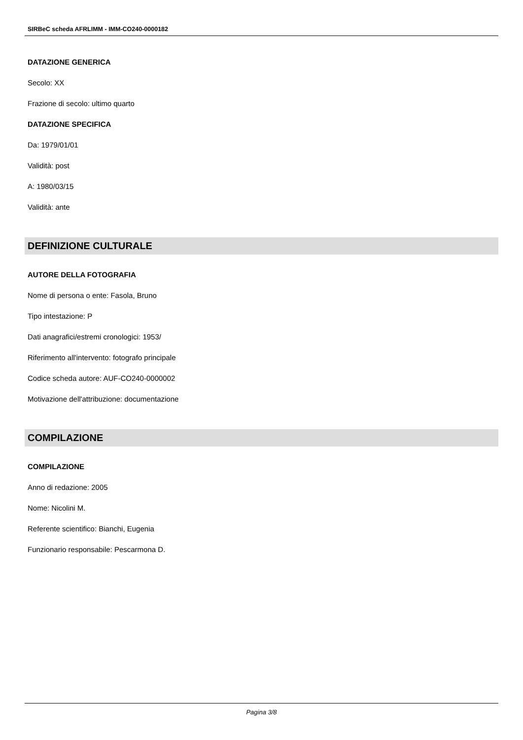SIRBeC scheda AFRLIMM - IMM-CO240-0000182
DATAZIONE GENERICA
Secolo: XX
Frazione di secolo: ultimo quarto
DATAZIONE SPECIFICA
Da: 1979/01/01
Validità: post
A: 1980/03/15
Validità: ante
DEFINIZIONE CULTURALE
AUTORE DELLA FOTOGRAFIA
Nome di persona o ente: Fasola, Bruno
Tipo intestazione: P
Dati anagrafici/estremi cronologici: 1953/
Riferimento all'intervento: fotografo principale
Codice scheda autore: AUF-CO240-0000002
Motivazione dell'attribuzione: documentazione
COMPILAZIONE
COMPILAZIONE
Anno di redazione: 2005
Nome: Nicolini M.
Referente scientifico: Bianchi, Eugenia
Funzionario responsabile: Pescarmona D.
Pagina 3/8